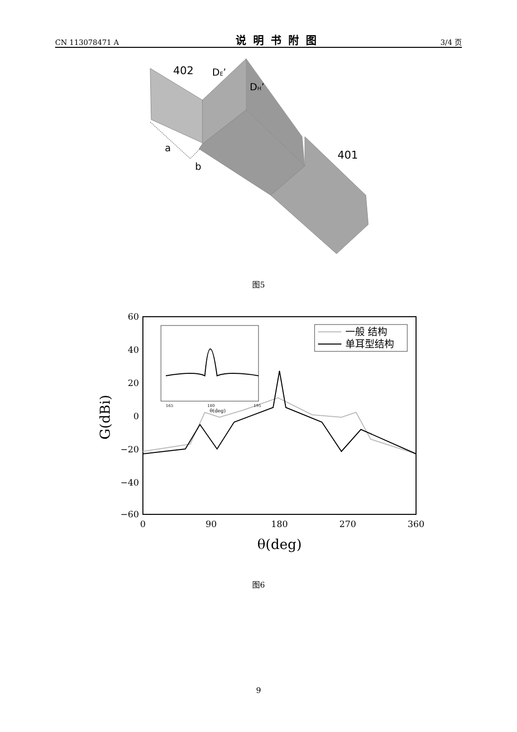CN 113078471 A 说明书附图 3/4 页
402
DE’
DH’
a
b
401
图5
60
40
20
0
−20
−40
−60
0
90
180
270
360
θ(deg)
G(dBi)
165
180
195
θ(deg)
一般 结构
单耳型结构
图6
9